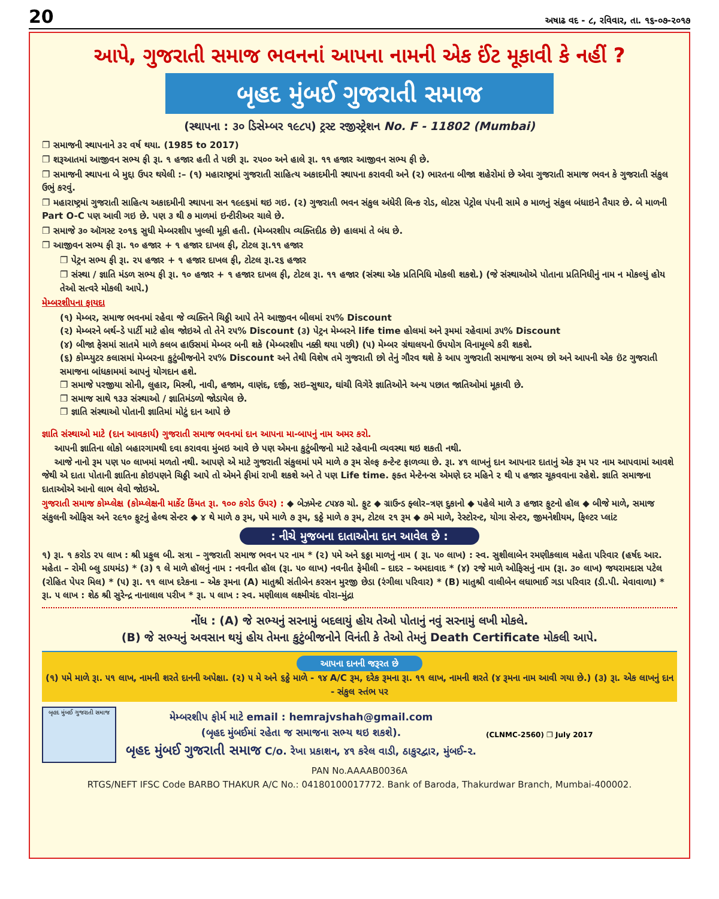20 અષાઢ વદ - ૮, રવિવાર, તા. ૧૬-૦૭-૨૦૧૭
આપે, ગુજરાતી સમાજ ભવનનાં આપના નામની એક ઈંટ મૂકાવી કે નહીં ?
બૃહદ મુંબઈ ગુજરાતી સમાજ
(સ્થાપના : ૩૦ ડિસેમ્બર ૧૯૮૫) ટ્રસ્ટ રજીસ્ટ્રેશન No. F - 11802 (Mumbai)
❐ સમાજની સ્થાપનાને ૩૨ વર્ષ થયા. (1985 to 2017)
❐ શરૂઆતમાં આજીવન સભ્ય ફી રૂા. ૧ હજાર હતી તે પછી રૂા. ૨૫૦૦ અને હાલે રૂા. ૧૧ હજાર આજીવન સભ્ય ફી છે.
❐ સમાજની સ્થાપના બે મુદ્દા ઉપર થયેલી :– (૧) મહારાષ્ટ્રમાં ગુજરાતી સાહિત્ય અકાદમીની સ્થાપના કરાવવી અને (૨) ભારતના બીજા શહેરોમાં છે એવા ગુજરાતી સમાજ ભવન કે ગુજરાતી સંકુલ ઉભું કરવું.
❐ મહારાષ્ટ્રમાં ગુજરાતી સાહિત્ય અકાદમીની સ્થાપના સન ૧૯૯૬માં થઇ ગઇ. (૨) ગુજરાતી ભવન સંકુલ અંધેરી લિન્ક રોડ, લોટસ પેટ્રોલ પંપની સામે ૭ માળનું સંકુલ બંધાઇને તૈયાર છે. બે માળની Part O-C પણ આવી ગઇ છે. પણ ૩ થી ૭ માળમાં ઇન્ટીરીઅર ચાલે છે.
❐ સમાજે ૩૦ ઑગસ્ટ ૨૦૧૬ સુધી મેમ્બરશીપ ખુલ્લી મૂકી હતી. (મેમ્બરશીપ વ્યક્તિદીઠ છે) હાલમાં તે બંધ છે.
❐ આજીવન સભ્ય ફી રૂા. ૧૦ હજાર + ૧ હજાર દાખલ ફી, ટોટલ રૂા.૧૧ હજાર
❐ પેટ્રન સભ્ય ફી રૂા. ૨૫ હજાર + ૧ હજાર દાખલ ફી, ટોટલ રૂા.૨૬ હજાર
❐ સંસ્થા / જ્ઞાતિ મંડળ સભ્ય ફી રૂા. ૧૦ હજાર + ૧ હજાર દાખલ ફી, ટોટલ રૂા. ૧૧ હજાર (સંસ્થા એક પ્રતિનિધિ મોકલી શકશે.) (જે સંસ્થાઓએ પોતાના પ્રતિનિધીનું નામ ન મોકલ્યું હોય તેઓ સત્વરે મોકલી આપે.)
મેમ્બરશીપના ફાયદા
(૧) મેમ્બર, સમાજ ભવનમાં રહેવા જે વ્યક્તિને ચિઠ્ઠી આપે તેને આજીવન બીલમાં ૨૫% Discount
(૨) મેમ્બરને બર્થ–ડે પાર્ટી માટે હોલ જોઇએ તો તેને ૨૫% Discount (૩) પેટ્રન મેમ્બરને life time હોલમાં અને રૂમમાં રહેવામાં ૩૫% Discount
(૪) બીજા ફેસમાં સાતમે માળે કલબ હાઉસમાં મેમ્બર બની શકે (મેમ્બરશીપ નક્કી થયા પછી) (૫) મેમ્બર ગ્રંથાલયનો ઉપયોગ વિનામૂલ્યે કરી શકશે.
(૬) કોમ્પ્યુટર કલાસમાં મેમ્બરના કુટુંબીજનોને ૨૫% Discount અને તેથી વિશેષ તમે ગુજરાતી છો તેનું ગૌરવ થશે કે આપ ગુજરાતી સમાજના સભ્ય છો અને આપની એક ઇંટ ગુજરાતી સમાજના બાંધકામમાં આપનું યોગદાન હશે.
❐ સમાજે પરજીયા સોની, લુહાર, મિસ્ત્રી, નાવી, હજામ, વાણંદ, દર્જી, સઇ–સુથાર, ઘાંચી વિગેરે જ્ઞાતિઓને અન્ય પછાત જાતિઓમાં મૂકાવી છે.
❐ સમાજ સાથે ૧૩૩ સંસ્થાઓ / જ્ઞાતિમંડળો જોડાયેલ છે.
❐ જ્ઞાતિ સંસ્થાઓ પોતાની જ્ઞાતિમાં મોટું દાન આપે છે
જ્ઞાતિ સંસ્થાઓ માટે (દાન આવકાર્ય) ગુજરાતી સમાજ ભવનમાં દાન આપના મા-બાપનું નામ અમર કરો.
આપની જ્ઞાતિના લોકો બહારગામથી દવા કરાવવા મુંબઇ આવે છે પણ એમના કુટુંબીજનો માટે રહેવાની વ્યવસ્થા થઇ શકતી નથી.
આજે નાનો રૂમ પણ ૫૦ લાખમાં મળતો નથી. આપણે એ માટે ગુજરાતી સંકુલમાં ૫મે માળે ૭ રૂમ સેલ્ફ કન્ટેન્ટ ફાળવ્યા છે. રૂા. ૪૧ લાખનું દાન આપનાર દાતાનું એક રૂમ પર નામ આપવામાં આવશે જેથી એ દાતા પોતાની જ્ઞાતિના કોઇપણને ચિઠ્ઠી આપે તો એમને ફીમાં રાખી શકશે અને તે પણ Life time. ફક્ત મેન્ટેનન્સ એમણે દર મહિને ૨ થી ૫ હજાર ચૂકવવાના રહેશે. જ્ઞાતિ સમાજના દાતાઓએ આનો લાભ લેવો જોઇએ.
ગુજરાતી સમાજ કોમ્પ્લેક્ષ (કોમ્પ્લેક્ષની માર્કેટ કિંમત રૂા. ૧૦૦ કરોડ ઉપર) : ◆ બેઝમેન્ટ ૮૫૪૭ ચો. ફુટ ◆ ગ્રાઉન્ડ ફ્લોર–ત્રણ દુકાનો ◆ પહેલે માળે ૩ હજાર ફુટનો હૉલ ◆ બીજે માળે, સમાજ સંકુલની ઓફિસ અને ૨૯૧૦ ફુટનું હેલ્થ સેન્ટર ◆ ૪ થે માળે ૭ રૂમ, ૫મે માળે ૭ રૂમ, ૬ઠ્ઠે માળે ૭ રૂમ, ટોટલ ૨૧ રૂમ ◆ ૭મે માળે, રેસ્ટોરન્ટ, યોગા સેન્ટર, જીમનેશીયમ, ફિલ્ટર પ્લાંટ
: નીચે મુજબના દાતાઓના દાન આવેલ છે :
૧) રૂા. ૧ કરોડ ૨૫ લાખ : શ્રી પ્રફુલ બી. સત્રા – ગુજરાતી સમાજ ભવન પર નામ * (૨) ૫મે અને ૬ઠ્ઠા માળનું નામ ( રૂા. ૫૦ લાખ) : સ્વ. સુશીલાબેન રમણીકલાલ મહેતા પરિવાર (હર્ષદ આર. મહેતા – રોમી બ્લુ ડાયમંડ) * (૩) ૧ લે માળે હૉલનું નામ : નવનીત હૉલ (રૂા. ૫૦ લાખ) નવનીત ફેમીલી – દાદર – અમદાવાદ * (૪) ૨જે માળે ઓફિસનું નામ (રૂા. ૩૦ લાખ) જયરામદાસ પટેલ (રોહિત પેપર મિલ) * (૫) રૂા. ૧૧ લાખ દરેકના – એક રૂમના (A) માતુશ્રી સંતીબેન કરસન મુરજી છેડા (રંગીલા પરિવાર) * (B) માતુશ્રી વાલીબેન લધાભાઈ ગડા પરિવાર (ડી.પી. મેવાવાળા) * રૂા. ૫ લાખ : શેઠ શ્રી સુરેન્દ્ર નાનાલાલ પરીખ * રૂા. ૫ લાખ : સ્વ. મણીલાલ લક્ષ્મીચંદ વોરા–મુંદ્રા
નોંધ : (A) જે સભ્યનું સરનામું બદલાયું હોય તેઓ પોતાનું નવું સરનામું લખી મોકલે.
(B) જે સભ્યનું અવસાન થયું હોય તેમના કુટુંબીજનોને વિનંતી કે તેઓ તેમનું Death Certificate મોકલી આપે.
આપના દાનની જરૂરત છે
(૧) ૫મે માળે રૂા. ૫૧ લાખ, નામની શરતે દાનની અપેક્ષા. (૨) ૫ મે અને ૬ઠ્ઠે માળે - ૧૪ A/C રૂમ, દરેક રૂમના રૂા. ૧૧ લાખ, નામની શરતે (૪ રૂમના નામ આવી ગયા છે.) (૩) રૂા. એક લાખનું દાન - સંકુલ સ્તંભ પર
બૃહદ મુંબઈ ગુજરાતી સમાજ
મેમ્બરશીપ ફોર્મ માટે email : hemrajvshah@gmail.com
(બૃહદ મુંબઈમાં રહેતા જ સમાજના સભ્ય થઇ શકશે).
બૃહદ મુંબઈ ગુજરાતી સમાજ C/o. રેખા પ્રકાશન, ૪૧ કરેલ વાડી, ઠાકુરદ્વાર, મુંબઈ-૨.
(CLNMC-2560) ❐ July 2017
PAN No.AAAAB0036A
RTGS/NEFT IFSC Code BARBO THAKUR A/C No.: 04180100017772. Bank of Baroda, Thakurdwar Branch, Mumbai-400002.